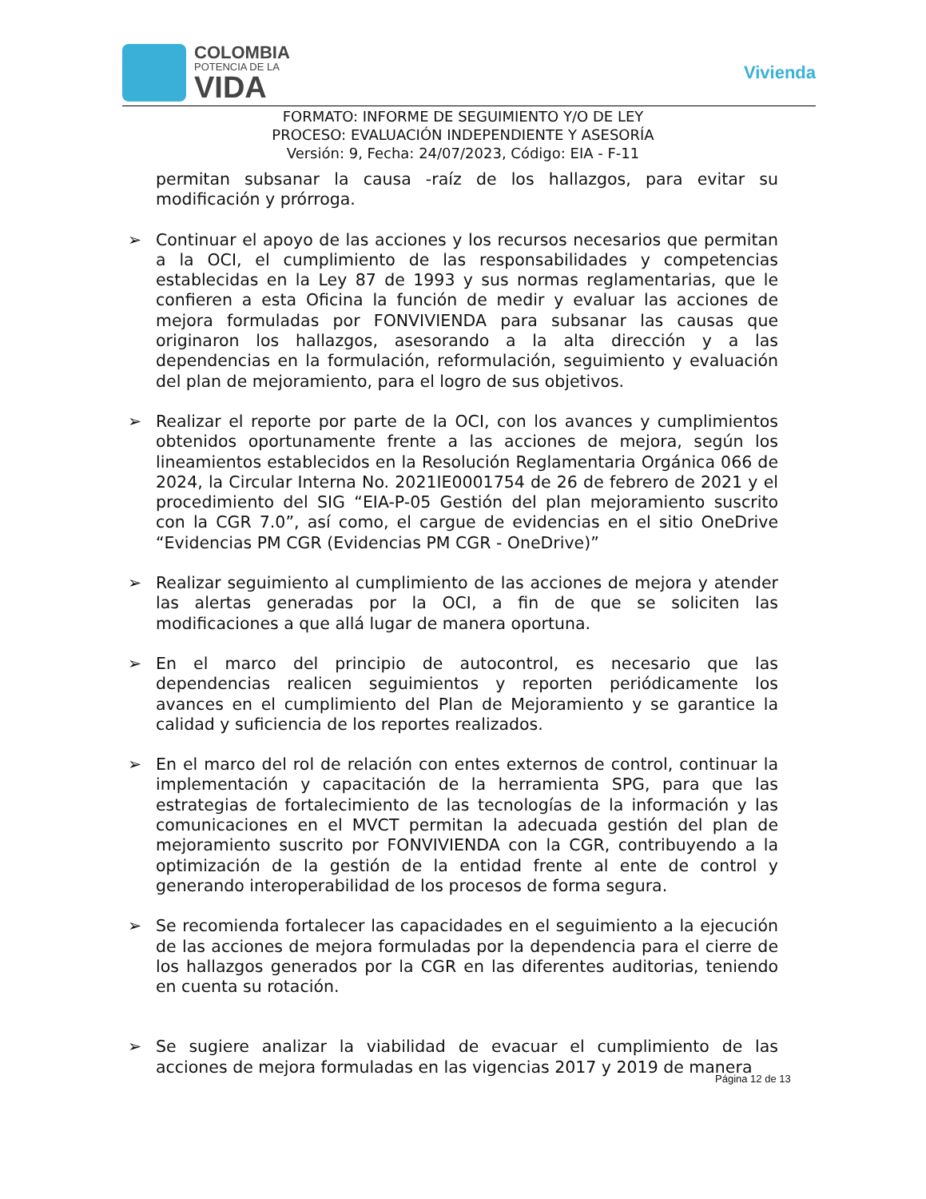COLOMBIA
POTENCIA DE LA
VIDA
Vivienda
FORMATO: INFORME DE SEGUIMIENTO Y/O DE LEY
PROCESO: EVALUACIÓN INDEPENDIENTE Y ASESORÍA
Versión: 9, Fecha: 24/07/2023, Código: EIA - F-11
permitan subsanar la causa -raíz de los hallazgos, para evitar su modificación y prórroga.
➢ Continuar el apoyo de las acciones y los recursos necesarios que permitan a la OCI, el cumplimiento de las responsabilidades y competencias establecidas en la Ley 87 de 1993 y sus normas reglamentarias, que le confieren a esta Oficina la función de medir y evaluar las acciones de mejora formuladas por FONVIVIENDA para subsanar las causas que originaron los hallazgos, asesorando a la alta dirección y a las dependencias en la formulación, reformulación, seguimiento y evaluación del plan de mejoramiento, para el logro de sus objetivos.
➢ Realizar el reporte por parte de la OCI, con los avances y cumplimientos obtenidos oportunamente frente a las acciones de mejora, según los lineamientos establecidos en la Resolución Reglamentaria Orgánica 066 de 2024, la Circular Interna No. 2021IE0001754 de 26 de febrero de 2021 y el procedimiento del SIG “EIA-P-05 Gestión del plan mejoramiento suscrito con la CGR 7.0”, así como, el cargue de evidencias en el sitio OneDrive “Evidencias PM CGR (Evidencias PM CGR - OneDrive)”
➢ Realizar seguimiento al cumplimiento de las acciones de mejora y atender las alertas generadas por la OCI, a fin de que se soliciten las modificaciones a que allá lugar de manera oportuna.
➢ En el marco del principio de autocontrol, es necesario que las dependencias realicen seguimientos y reporten periódicamente los avances en el cumplimiento del Plan de Mejoramiento y se garantice la calidad y suficiencia de los reportes realizados.
➢ En el marco del rol de relación con entes externos de control, continuar la implementación y capacitación de la herramienta SPG, para que las estrategias de fortalecimiento de las tecnologías de la información y las comunicaciones en el MVCT permitan la adecuada gestión del plan de mejoramiento suscrito por FONVIVIENDA con la CGR, contribuyendo a la optimización de la gestión de la entidad frente al ente de control y generando interoperabilidad de los procesos de forma segura.
➢ Se recomienda fortalecer las capacidades en el seguimiento a la ejecución de las acciones de mejora formuladas por la dependencia para el cierre de los hallazgos generados por la CGR en las diferentes auditorias, teniendo en cuenta su rotación.
➢ Se sugiere analizar la viabilidad de evacuar el cumplimiento de las acciones de mejora formuladas en las vigencias 2017 y 2019 de manera
Página 12 de 13